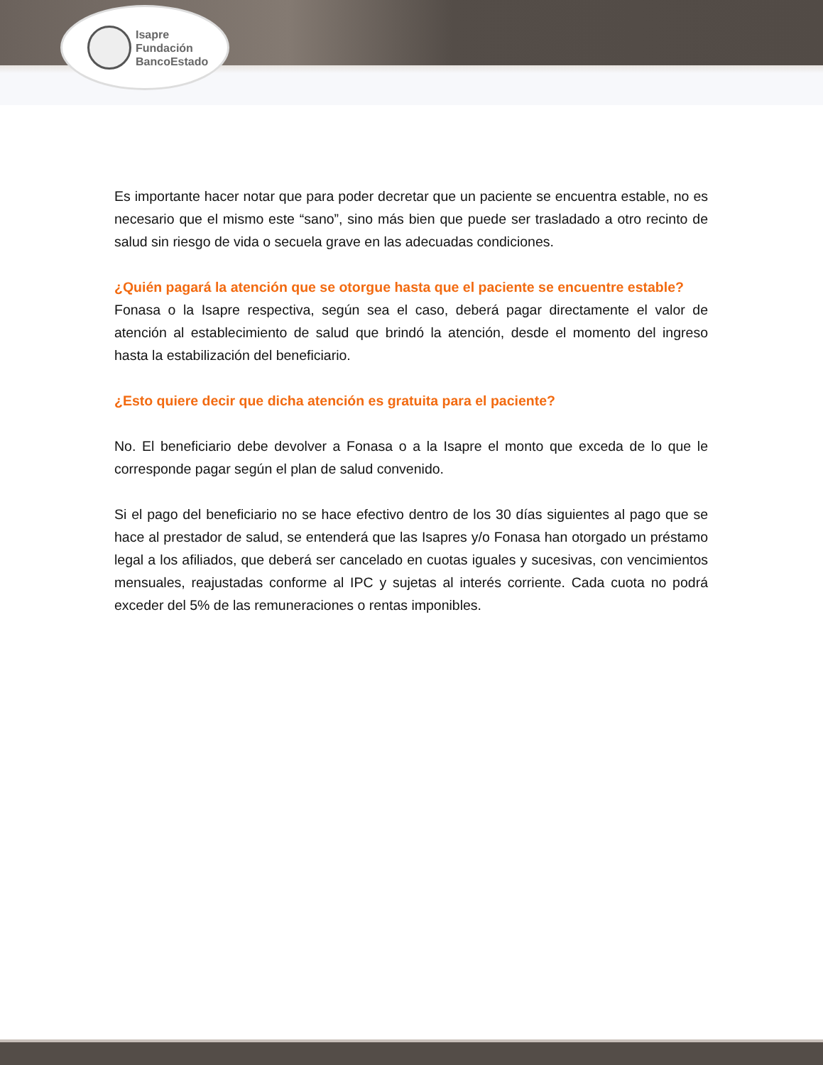Isapre
Fundación
BancoEstado
Es importante hacer notar que para poder decretar que un paciente se encuentra estable, no es necesario que el mismo este “sano”, sino más bien que puede ser trasladado a otro recinto de salud sin riesgo de vida o secuela grave en las adecuadas condiciones.
¿Quién pagará la atención que se otorgue hasta que el paciente se encuentre estable?
Fonasa o la Isapre respectiva, según sea el caso, deberá pagar directamente el valor de atención al establecimiento de salud que brindó la atención, desde el momento del ingreso hasta la estabilización del beneficiario.
¿Esto quiere decir que dicha atención es gratuita para el paciente?
No. El beneficiario debe devolver a Fonasa o a la Isapre el monto que exceda de lo que le corresponde pagar según el plan de salud convenido.
Si el pago del beneficiario no se hace efectivo dentro de los 30 días siguientes al pago que se hace al prestador de salud, se entenderá que las Isapres y/o Fonasa han otorgado un préstamo legal a los afiliados, que deberá ser cancelado en cuotas iguales y sucesivas, con vencimientos mensuales, reajustadas conforme al IPC y sujetas al interés corriente. Cada cuota no podrá exceder del 5% de las remuneraciones o rentas imponibles.